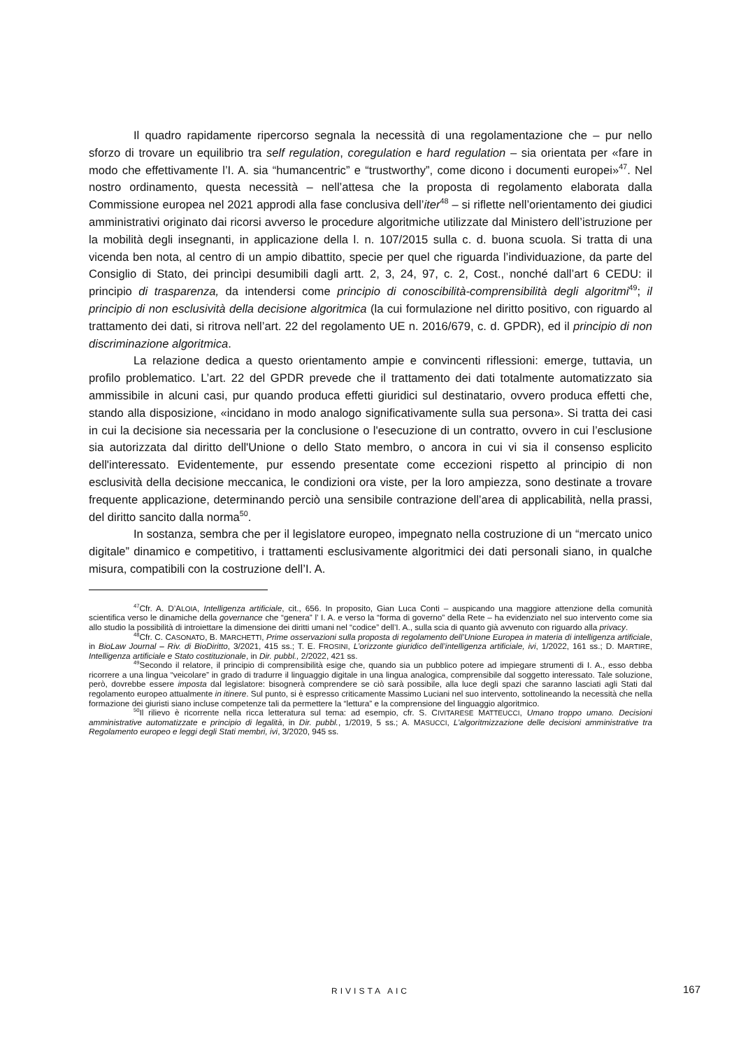Il quadro rapidamente ripercorso segnala la necessità di una regolamentazione che – pur nello sforzo di trovare un equilibrio tra self regulation, coregulation e hard regulation – sia orientata per «fare in modo che effettivamente l’I. A. sia “humancentric” e “trustworthy”, come dicono i documenti europei»<sup>47</sup>. Nel nostro ordinamento, questa necessità – nell’attesa che la proposta di regolamento elaborata dalla Commissione europea nel 2021 approdi alla fase conclusiva dell’iter<sup>48</sup> – si riflette nell’orientamento dei giudici amministrativi originato dai ricorsi avverso le procedure algoritmiche utilizzate dal Ministero dell’istruzione per la mobilità degli insegnanti, in applicazione della l. n. 107/2015 sulla c. d. buona scuola. Si tratta di una vicenda ben nota, al centro di un ampio dibattito, specie per quel che riguarda l’individuazione, da parte del Consiglio di Stato, dei princìpi desumibili dagli artt. 2, 3, 24, 97, c. 2, Cost., nonché dall’art 6 CEDU: il principio di trasparenza, da intendersi come principio di conoscibilità-comprensibilità degli algoritmi<sup>49</sup>; il principio di non esclusività della decisione algoritmica (la cui formulazione nel diritto positivo, con riguardo al trattamento dei dati, si ritrova nell’art. 22 del regolamento UE n. 2016/679, c. d. GPDR), ed il principio di non discriminazione algoritmica.
La relazione dedica a questo orientamento ampie e convincenti riflessioni: emerge, tuttavia, un profilo problematico. L’art. 22 del GPDR prevede che il trattamento dei dati totalmente automatizzato sia ammissibile in alcuni casi, pur quando produca effetti giuridici sul destinatario, ovvero produca effetti che, stando alla disposizione, «incidano in modo analogo significativamente sulla sua persona». Si tratta dei casi in cui la decisione sia necessaria per la conclusione o l'esecuzione di un contratto, ovvero in cui l’esclusione sia autorizzata dal diritto dell'Unione o dello Stato membro, o ancora in cui vi sia il consenso esplicito dell'interessato. Evidentemente, pur essendo presentate come eccezioni rispetto al principio di non esclusività della decisione meccanica, le condizioni ora viste, per la loro ampiezza, sono destinate a trovare frequente applicazione, determinando perciò una sensibile contrazione dell’area di applicabilità, nella prassi, del diritto sancito dalla norma<sup>50</sup>.
In sostanza, sembra che per il legislatore europeo, impegnato nella costruzione di un “mercato unico digitale” dinamico e competitivo, i trattamenti esclusivamente algoritmici dei dati personali siano, in qualche misura, compatibili con la costruzione dell’I. A.
<sup>47</sup> Cfr. A. D’ALOIA, Intelligenza artificiale, cit., 656. In proposito, Gian Luca Conti – auspicando una maggiore attenzione della comunità scientifica verso le dinamiche della governance che “genera” l’ I. A. e verso la “forma di governo” della Rete – ha evidenziato nel suo intervento come sia allo studio la possibilità di introiettare la dimensione dei diritti umani nel “codice” dell’I. A., sulla scia di quanto già avvenuto con riguardo alla privacy.
<sup>48</sup> Cfr. C. CASONATO, B. MARCHETTI, Prime osservazioni sulla proposta di regolamento dell’Unione Europea in materia di intelligenza artificiale, in BioLaw Journal – Riv. di BioDiritto, 3/2021, 415 ss.; T. E. FROSINI, L’orizzonte giuridico dell’intelligenza artificiale, ivi, 1/2022, 161 ss.; D. MARTIRE, Intelligenza artificiale e Stato costituzionale, in Dir. pubbl., 2/2022, 421 ss.
<sup>49</sup> Secondo il relatore, il principio di comprensibilità esige che, quando sia un pubblico potere ad impiegare strumenti di I. A., esso debba ricorrere a una lingua “veicolare” in grado di tradurre il linguaggio digitale in una lingua analogica, comprensibile dal soggetto interessato. Tale soluzione, però, dovrebbe essere imposta dal legislatore: bisognerà comprendere se ciò sarà possibile, alla luce degli spazi che saranno lasciati agli Stati dal regolamento europeo attualmente in itinere. Sul punto, si è espresso criticamente Massimo Luciani nel suo intervento, sottolineando la necessità che nella formazione dei giuristi siano incluse competenze tali da permettere la “lettura” e la comprensione del linguaggio algoritmico.
<sup>50</sup> Il rilievo è ricorrente nella ricca letteratura sul tema: ad esempio, cfr. S. CIVITARESE MATTEUCCI, Umano troppo umano. Decisioni amministrative automatizzate e principio di legalità, in Dir. pubbl., 1/2019, 5 ss.; A. MASUCCI, L’algoritmizzazione delle decisioni amministrative tra Regolamento europeo e leggi degli Stati membri, ivi, 3/2020, 945 ss.
RIVISTA AIC
167